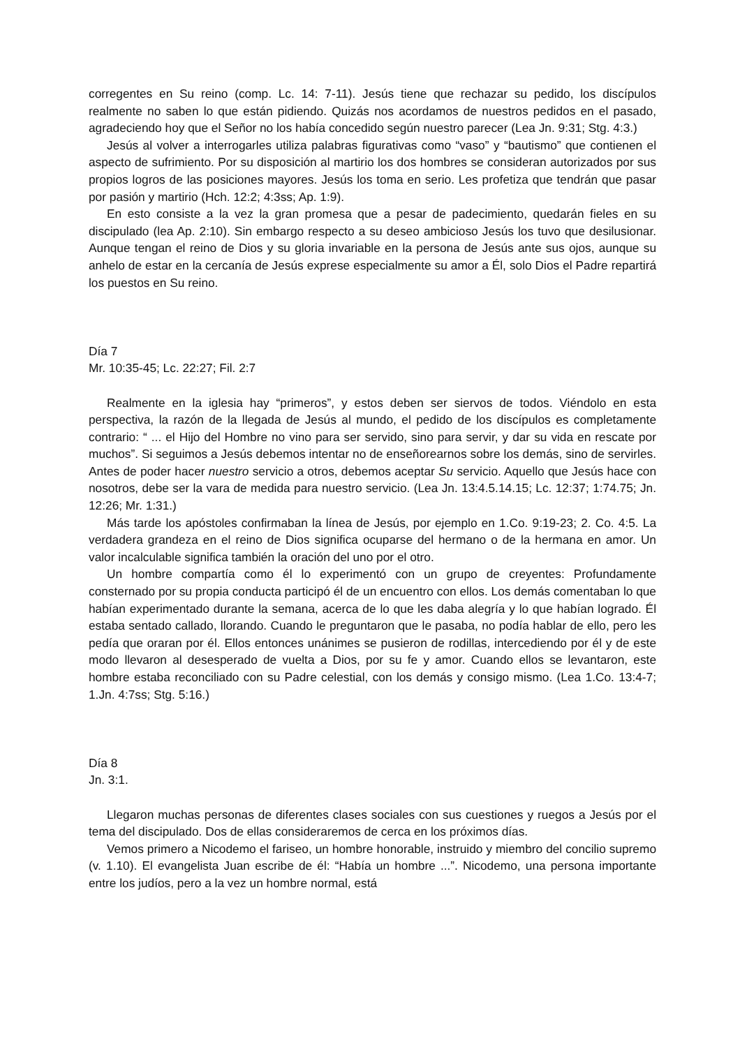corregentes en Su reino (comp. Lc. 14: 7-11). Jesús tiene que rechazar su pedido, los discípulos realmente no saben lo que están pidiendo. Quizás nos acordamos de nuestros pedidos en el pasado, agradeciendo hoy que el Señor no los había concedido según nuestro parecer (Lea Jn. 9:31; Stg. 4:3.)
Jesús al volver a interrogarles utiliza palabras figurativas como “vaso” y “bautismo” que contienen el aspecto de sufrimiento. Por su disposición al martirio los dos hombres se consideran autorizados por sus propios logros de las posiciones mayores. Jesús los toma en serio. Les profetiza que tendrán que pasar por pasión y martirio (Hch. 12:2; 4:3ss; Ap. 1:9).
En esto consiste a la vez la gran promesa que a pesar de padecimiento, quedarán fieles en su discipulado (lea Ap. 2:10). Sin embargo respecto a su deseo ambicioso Jesús los tuvo que desilusionar. Aunque tengan el reino de Dios y su gloria invariable en la persona de Jesús ante sus ojos, aunque su anhelo de estar en la cercanía de Jesús exprese especialmente su amor a Él, solo Dios el Padre repartirá los puestos en Su reino.
Día 7
Mr. 10:35-45; Lc. 22:27; Fil. 2:7
Realmente en la iglesia hay “primeros”, y estos deben ser siervos de todos. Viéndolo en esta perspectiva, la razón de la llegada de Jesús al mundo, el pedido de los discípulos es completamente contrario: “ ... el Hijo del Hombre no vino para ser servido, sino para servir, y dar su vida en rescate por muchos”. Si seguimos a Jesús debemos intentar no de enseñorearnos sobre los demás, sino de servirles. Antes de poder hacer nuestro servicio a otros, debemos aceptar Su servicio. Aquello que Jesús hace con nosotros, debe ser la vara de medida para nuestro servicio. (Lea Jn. 13:4.5.14.15; Lc. 12:37; 1:74.75; Jn. 12:26; Mr. 1:31.)
Más tarde los apóstoles confirmaban la línea de Jesús, por ejemplo en 1.Co. 9:19-23; 2. Co. 4:5. La verdadera grandeza en el reino de Dios significa ocuparse del hermano o de la hermana en amor. Un valor incalculable significa también la oración del uno por el otro.
Un hombre compartía como él lo experimentó con un grupo de creyentes: Profundamente consternado por su propia conducta participó él de un encuentro con ellos. Los demás comentaban lo que habían experimentado durante la semana, acerca de lo que les daba alegría y lo que habían logrado. Él estaba sentado callado, llorando. Cuando le preguntaron que le pasaba, no podía hablar de ello, pero les pedía que oraran por él. Ellos entonces unánimes se pusieron de rodillas, intercediendo por él y de este modo llevaron al desesperado de vuelta a Dios, por su fe y amor. Cuando ellos se levantaron, este hombre estaba reconciliado con su Padre celestial, con los demás y consigo mismo. (Lea 1.Co. 13:4-7; 1.Jn. 4:7ss; Stg. 5:16.)
Día 8
Jn. 3:1.
Llegaron muchas personas de diferentes clases sociales con sus cuestiones y ruegos a Jesús por el tema del discipulado. Dos de ellas consideraremos de cerca en los próximos días.
Vemos primero a Nicodemo el fariseo, un hombre honorable, instruido y miembro del concilio supremo (v. 1.10). El evangelista Juan escribe de él: “Había un hombre ...”. Nicodemo, una persona importante entre los judíos, pero a la vez un hombre normal, está